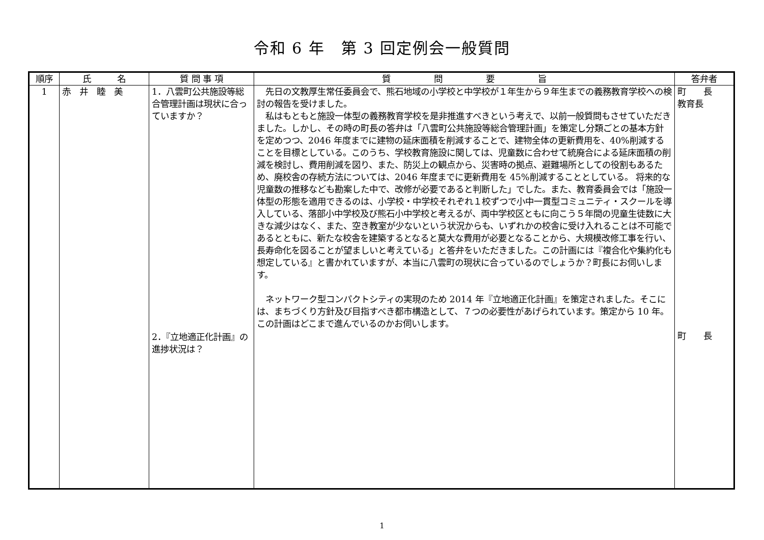令和 6 年　第 3 回定例会一般質問
| 順序 | 氏 名 | 質 問 事 項 | 質 問 要 旨 | 答弁者 |
| --- | --- | --- | --- | --- |
| 1 | 赤 井 睦 美 | 1．八雲町公共施設等総合管理計画は現状に合っていますか？ 2．『立地適正化計画』の進捗状況は？ | 先日の文教厚生常任委員会で、熊石地域の小学校と中学校が１年生から９年生までの義務教育学校への検討の報告を受けました。 私はもともと施設一体型の義務教育学校を是非推進すべきという考えで、以前一般質問もさせていただきました。しかし、その時の町長の答弁は「八雲町公共施設等総合管理計画」を策定し分類ごとの基本方針を定めつつ、2046 年度までに建物の延床面積を削減することで、建物全体の更新費用を、40%削減することを目標としている。このうち、学校教育施設に関しては、児童数に合わせて統廃合による延床面積の削減を検討し、費用削減を図り、また、防災上の観点から、災害時の拠点、避難場所としての役割もあるため、廃校舎の存続方法については、2046 年度までに更新費用を 45%削減することとしている。 将来的な児童数の推移なども勘案した中で、改修が必要であると判断した」でした。また、教育委員会では「施設一体型の形態を適用できるのは、小学校・中学校それぞれ１校ずつで小中一貫型コミュニティ・スクールを導入している、落部小中学校及び熊石小中学校と考えるが、両中学校区ともに向こう５年間の児童生徒数に大きな減少はなく、また、空き教室が少ないという状況からも、いずれかの校舎に受け入れることは不可能であるとともに、新たな校舎を建築するとなると莫大な費用が必要となることから、大規模改修工事を行い、長寿命化を図ることが望ましいと考えている」と答弁をいただきました。この計画には『複合化や集約化も想定している』と書かれていますが、本当に八雲町の現状に合っているのでしょうか？町長にお伺いします。 ネットワーク型コンパクトシティの実現のため 2014 年『立地適正化計画』を策定されました。そこには、まちづくり方針及び目指すべき都市構造として、７つの必要性があげられています。策定から 10 年。この計画はどこまで進んでいるのかお伺いします。 | 町 長 教育長 町 長 |
1